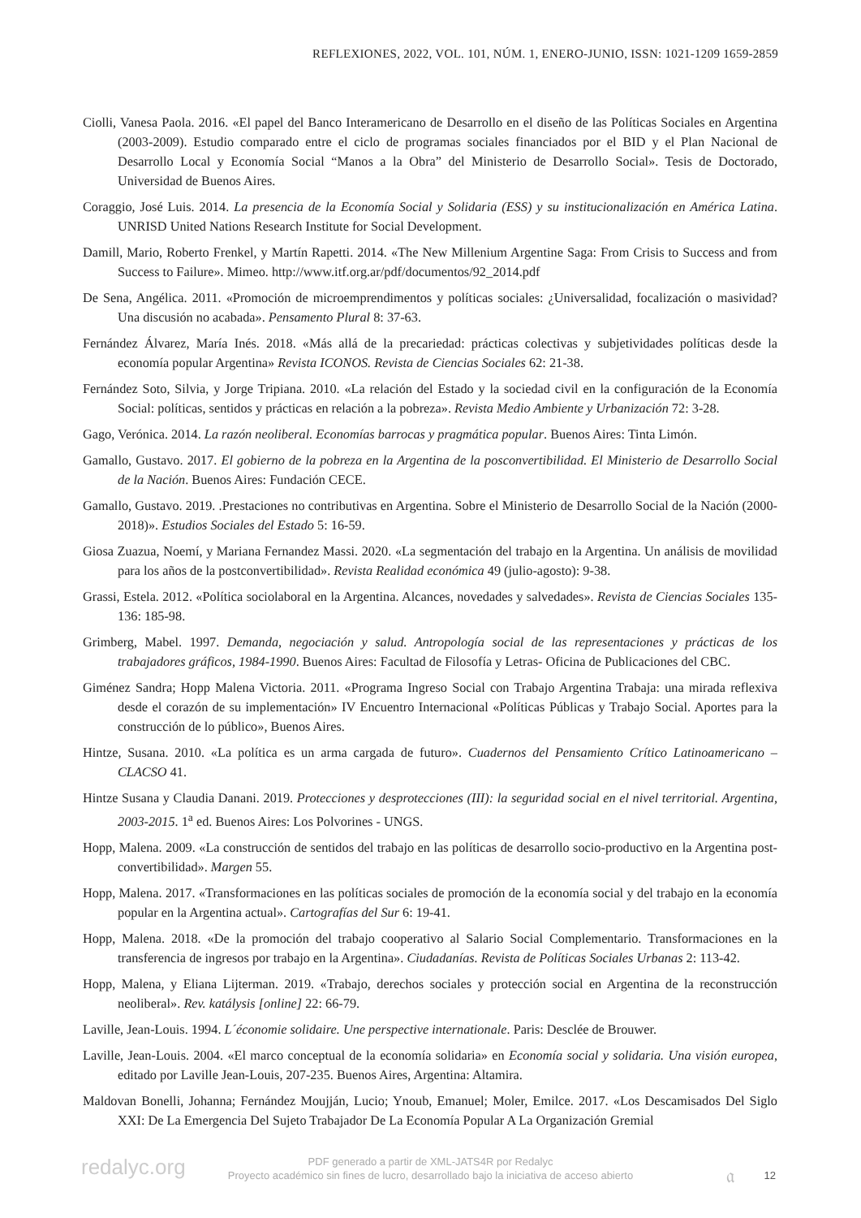REFLEXIONES, 2022, VOL. 101, NÚM. 1, ENERO-JUNIO, ISSN: 1021-1209 1659-2859
Ciolli, Vanesa Paola. 2016. «El papel del Banco Interamericano de Desarrollo en el diseño de las Políticas Sociales en Argentina (2003-2009). Estudio comparado entre el ciclo de programas sociales financiados por el BID y el Plan Nacional de Desarrollo Local y Economía Social “Manos a la Obra” del Ministerio de Desarrollo Social». Tesis de Doctorado, Universidad de Buenos Aires.
Coraggio, José Luis. 2014. La presencia de la Economía Social y Solidaria (ESS) y su institucionalización en América Latina. UNRISD United Nations Research Institute for Social Development.
Damill, Mario, Roberto Frenkel, y Martín Rapetti. 2014. «The New Millenium Argentine Saga: From Crisis to Success and from Success to Failure». Mimeo. http://www.itf.org.ar/pdf/documentos/92_2014.pdf
De Sena, Angélica. 2011. «Promoción de microemprendimentos y políticas sociales: ¿Universalidad, focalización o masividad? Una discusión no acabada». Pensamento Plural 8: 37-63.
Fernández Álvarez, María Inés. 2018. «Más allá de la precariedad: prácticas colectivas y subjetividades políticas desde la economía popular Argentina» Revista ICONOS. Revista de Ciencias Sociales 62: 21-38.
Fernández Soto, Silvia, y Jorge Tripiana. 2010. «La relación del Estado y la sociedad civil en la configuración de la Economía Social: políticas, sentidos y prácticas en relación a la pobreza». Revista Medio Ambiente y Urbanización 72: 3-28.
Gago, Verónica. 2014. La razón neoliberal. Economías barrocas y pragmática popular. Buenos Aires: Tinta Limón.
Gamallo, Gustavo. 2017. El gobierno de la pobreza en la Argentina de la posconvertibilidad. El Ministerio de Desarrollo Social de la Nación. Buenos Aires: Fundación CECE.
Gamallo, Gustavo. 2019. .Prestaciones no contributivas en Argentina. Sobre el Ministerio de Desarrollo Social de la Nación (2000-2018)». Estudios Sociales del Estado 5: 16-59.
Giosa Zuazua, Noemí, y Mariana Fernandez Massi. 2020. «La segmentación del trabajo en la Argentina. Un análisis de movilidad para los años de la postconvertibilidad». Revista Realidad económica 49 (julio-agosto): 9-38.
Grassi, Estela. 2012. «Política sociolaboral en la Argentina. Alcances, novedades y salvedades». Revista de Ciencias Sociales 135-136: 185-98.
Grimberg, Mabel. 1997. Demanda, negociación y salud. Antropología social de las representaciones y prácticas de los trabajadores gráficos, 1984-1990. Buenos Aires: Facultad de Filosofía y Letras- Oficina de Publicaciones del CBC.
Giménez Sandra; Hopp Malena Victoria. 2011. «Programa Ingreso Social con Trabajo Argentina Trabaja: una mirada reflexiva desde el corazón de su implementación» IV Encuentro Internacional «Políticas Públicas y Trabajo Social. Aportes para la construcción de lo público», Buenos Aires.
Hintze, Susana. 2010. «La política es un arma cargada de futuro». Cuadernos del Pensamiento Crítico Latinoamericano – CLACSO 41.
Hintze Susana y Claudia Danani. 2019. Protecciones y desprotecciones (III): la seguridad social en el nivel territorial. Argentina, 2003-2015. 1<sup>a</sup> ed. Buenos Aires: Los Polvorines - UNGS.
Hopp, Malena. 2009. «La construcción de sentidos del trabajo en las políticas de desarrollo socio-productivo en la Argentina post-convertibilidad». Margen 55.
Hopp, Malena. 2017. «Transformaciones en las políticas sociales de promoción de la economía social y del trabajo en la economía popular en la Argentina actual». Cartografías del Sur 6: 19-41.
Hopp, Malena. 2018. «De la promoción del trabajo cooperativo al Salario Social Complementario. Transformaciones en la transferencia de ingresos por trabajo en la Argentina». Ciudadanías. Revista de Políticas Sociales Urbanas 2: 113-42.
Hopp, Malena, y Eliana Lijterman. 2019. «Trabajo, derechos sociales y protección social en Argentina de la reconstrucción neoliberal». Rev. katálysis [online] 22: 66-79.
Laville, Jean-Louis. 1994. L´économie solidaire. Une perspective internationale. Paris: Desclée de Brouwer.
Laville, Jean-Louis. 2004. «El marco conceptual de la economía solidaria» en Economía social y solidaria. Una visión europea, editado por Laville Jean-Louis, 207-235. Buenos Aires, Argentina: Altamira.
Maldovan Bonelli, Johanna; Fernández Moujján, Lucio; Ynoub, Emanuel; Moler, Emilce. 2017. «Los Descamisados Del Siglo XXI: De La Emergencia Del Sujeto Trabajador De La Economía Popular A La Organización Gremial
redalyc.org
PDF generado a partir de XML-JATS4R por Redalyc
Proyecto académico sin fines de lucro, desarrollado bajo la iniciativa de acceso abierto
𝔞 12